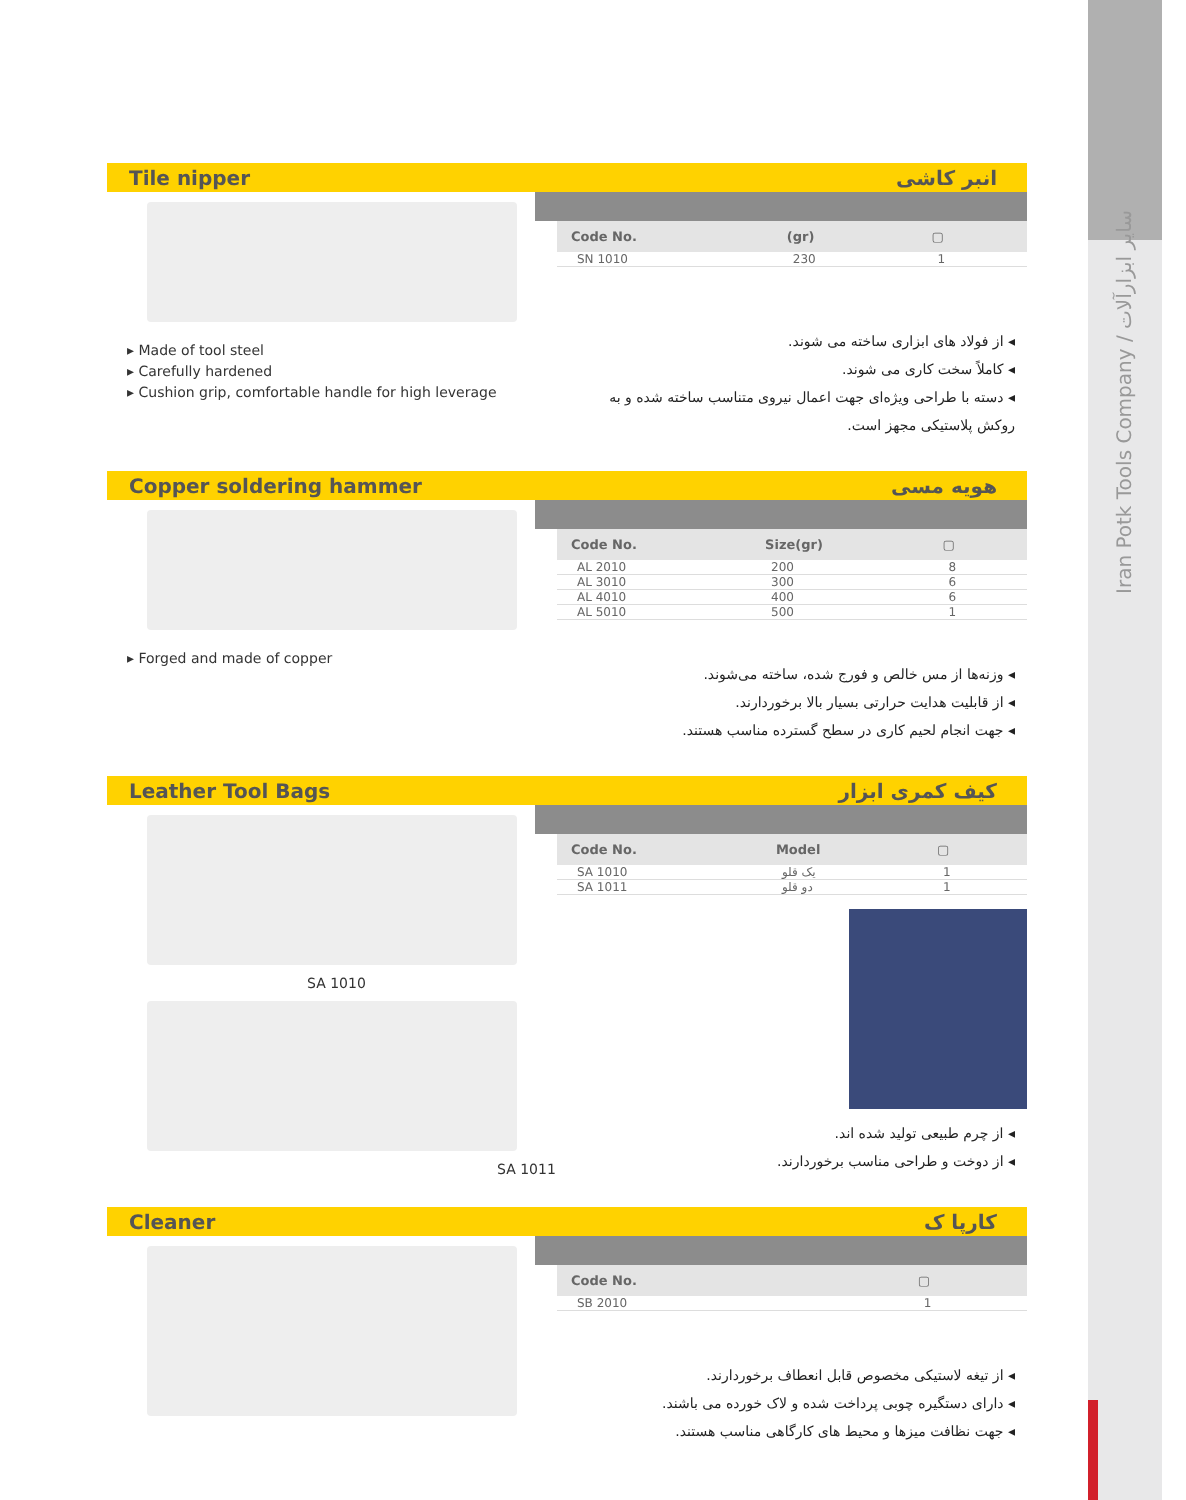Iran Potk Tools Company / سایر ابزارآلات
Tile nipper انبر کاشی
▸ Made of tool steel
▸ Carefully hardened
▸ Cushion grip, comfortable handle for high leverage
| Code No. | (gr) | ▢ |
| --- | --- | --- |
| SN 1010 | 230 | 1 |
◂ از فولاد های ابزاری ساخته می شوند.
◂ کاملاً سخت کاری می شوند.
◂ دسته با طراحی ویژه‌ای جهت اعمال نیروی متناسب ساخته شده و به روکش پلاستیکی مجهز است.
Copper soldering hammer هویه مسی
▸ Forged and made of copper
| Code No. | Size(gr) | ▢ |
| --- | --- | --- |
| AL 2010 | 200 | 8 |
| AL 3010 | 300 | 6 |
| AL 4010 | 400 | 6 |
| AL 5010 | 500 | 1 |
◂ وزنه‌ها از مس خالص و فورج شده، ساخته می‌شوند.
◂ از قابلیت هدایت حرارتی بسیار بالا برخوردارند.
◂ جهت انجام لحیم کاری در سطح گسترده مناسب هستند.
Leather Tool Bags کیف کمری ابزار
SA 1010
SA 1011
| Code No. | Model | ▢ |
| --- | --- | --- |
| SA 1010 | یک قلو | 1 |
| SA 1011 | دو قلو | 1 |
◂ از چرم طبیعی تولید شده اند.
◂ از دوخت و طراحی مناسب برخوردارند.
Cleaner کارپا ک
| Code No. | | ▢ |
| --- | --- | --- |
| SB 2010 | | 1 |
◂ از تیغه لاستیکی مخصوص قابل انعطاف برخوردارند.
◂ دارای دستگیره چوبی پرداخت شده و لاک خورده می باشند.
◂ جهت نظافت میزها و محیط های کارگاهی مناسب هستند.